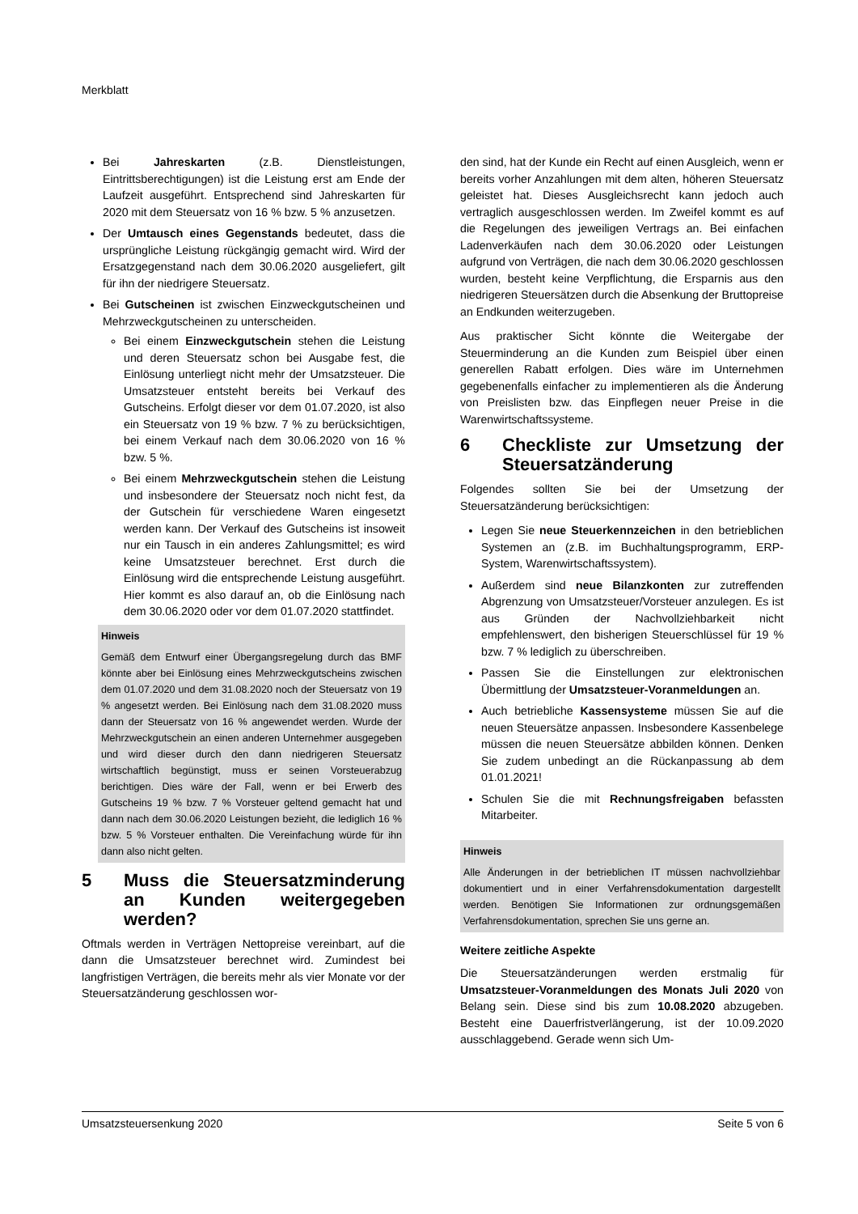Merkblatt
Bei Jahreskarten (z.B. Dienstleistungen, Eintrittsberechtigungen) ist die Leistung erst am Ende der Laufzeit ausgeführt. Entsprechend sind Jahreskarten für 2020 mit dem Steuersatz von 16 % bzw. 5 % anzusetzen.
Der Umtausch eines Gegenstands bedeutet, dass die ursprüngliche Leistung rückgängig gemacht wird. Wird der Ersatzgegenstand nach dem 30.06.2020 ausgeliefert, gilt für ihn der niedrigere Steuersatz.
Bei Gutscheinen ist zwischen Einzweckgutscheinen und Mehrzweckgutscheinen zu unterscheiden.
Bei einem Einzweckgutschein stehen die Leistung und deren Steuersatz schon bei Ausgabe fest, die Einlösung unterliegt nicht mehr der Umsatzsteuer. Die Umsatzsteuer entsteht bereits bei Verkauf des Gutscheins. Erfolgt dieser vor dem 01.07.2020, ist also ein Steuersatz von 19 % bzw. 7 % zu berücksichtigen, bei einem Verkauf nach dem 30.06.2020 von 16 % bzw. 5 %.
Bei einem Mehrzweckgutschein stehen die Leistung und insbesondere der Steuersatz noch nicht fest, da der Gutschein für verschiedene Waren eingesetzt werden kann. Der Verkauf des Gutscheins ist insoweit nur ein Tausch in ein anderes Zahlungsmittel; es wird keine Umsatzsteuer berechnet. Erst durch die Einlösung wird die entsprechende Leistung ausgeführt. Hier kommt es also darauf an, ob die Einlösung nach dem 30.06.2020 oder vor dem 01.07.2020 stattfindet.
Hinweis
Gemäß dem Entwurf einer Übergangsregelung durch das BMF könnte aber bei Einlösung eines Mehrzweckgutscheins zwischen dem 01.07.2020 und dem 31.08.2020 noch der Steuersatz von 19 % angesetzt werden. Bei Einlösung nach dem 31.08.2020 muss dann der Steuersatz von 16 % angewendet werden. Wurde der Mehrzweckgutschein an einen anderen Unternehmer ausgegeben und wird dieser durch den dann niedrigeren Steuersatz wirtschaftlich begünstigt, muss er seinen Vorsteuerabzug berichtigen. Dies wäre der Fall, wenn er bei Erwerb des Gutscheins 19 % bzw. 7 % Vorsteuer geltend gemacht hat und dann nach dem 30.06.2020 Leistungen bezieht, die lediglich 16 % bzw. 5 % Vorsteuer enthalten. Die Vereinfachung würde für ihn dann also nicht gelten.
5 Muss die Steuersatzminderung an Kunden weitergegeben werden?
Oftmals werden in Verträgen Nettopreise vereinbart, auf die dann die Umsatzsteuer berechnet wird. Zumindest bei langfristigen Verträgen, die bereits mehr als vier Monate vor der Steuersatzänderung geschlossen wor-
den sind, hat der Kunde ein Recht auf einen Ausgleich, wenn er bereits vorher Anzahlungen mit dem alten, höheren Steuersatz geleistet hat. Dieses Ausgleichsrecht kann jedoch auch vertraglich ausgeschlossen werden. Im Zweifel kommt es auf die Regelungen des jeweiligen Vertrags an. Bei einfachen Ladenverkäufen nach dem 30.06.2020 oder Leistungen aufgrund von Verträgen, die nach dem 30.06.2020 geschlossen wurden, besteht keine Verpflichtung, die Ersparnis aus den niedrigeren Steuersätzen durch die Absenkung der Bruttopreise an Endkunden weiterzugeben.
Aus praktischer Sicht könnte die Weitergabe der Steuerminderung an die Kunden zum Beispiel über einen generellen Rabatt erfolgen. Dies wäre im Unternehmen gegebenenfalls einfacher zu implementieren als die Änderung von Preislisten bzw. das Einpflegen neuer Preise in die Warenwirtschaftssysteme.
6 Checkliste zur Umsetzung der Steuersatzänderung
Folgendes sollten Sie bei der Umsetzung der Steuersatzänderung berücksichtigen:
Legen Sie neue Steuerkennzeichen in den betrieblichen Systemen an (z.B. im Buchhaltungsprogramm, ERP-System, Warenwirtschaftssystem).
Außerdem sind neue Bilanzkonten zur zutreffenden Abgrenzung von Umsatzsteuer/Vorsteuer anzulegen. Es ist aus Gründen der Nachvollziehbarkeit nicht empfehlenswert, den bisherigen Steuerschlüssel für 19 % bzw. 7 % lediglich zu überschreiben.
Passen Sie die Einstellungen zur elektronischen Übermittlung der Umsatzsteuer-Voranmeldungen an.
Auch betriebliche Kassensysteme müssen Sie auf die neuen Steuersätze anpassen. Insbesondere Kassenbelege müssen die neuen Steuersätze abbilden können. Denken Sie zudem unbedingt an die Rückanpassung ab dem 01.01.2021!
Schulen Sie die mit Rechnungsfreigaben befassten Mitarbeiter.
Hinweis
Alle Änderungen in der betrieblichen IT müssen nachvollziehbar dokumentiert und in einer Verfahrensdokumentation dargestellt werden. Benötigen Sie Informationen zur ordnungsgemäßen Verfahrensdokumentation, sprechen Sie uns gerne an.
Weitere zeitliche Aspekte
Die Steuersatzänderungen werden erstmalig für Umsatzsteuer-Voranmeldungen des Monats Juli 2020 von Belang sein. Diese sind bis zum 10.08.2020 abzugeben. Besteht eine Dauerfristverlängerung, ist der 10.09.2020 ausschlaggebend. Gerade wenn sich Um-
Umsatzsteuersenkung 2020 Seite 5 von 6